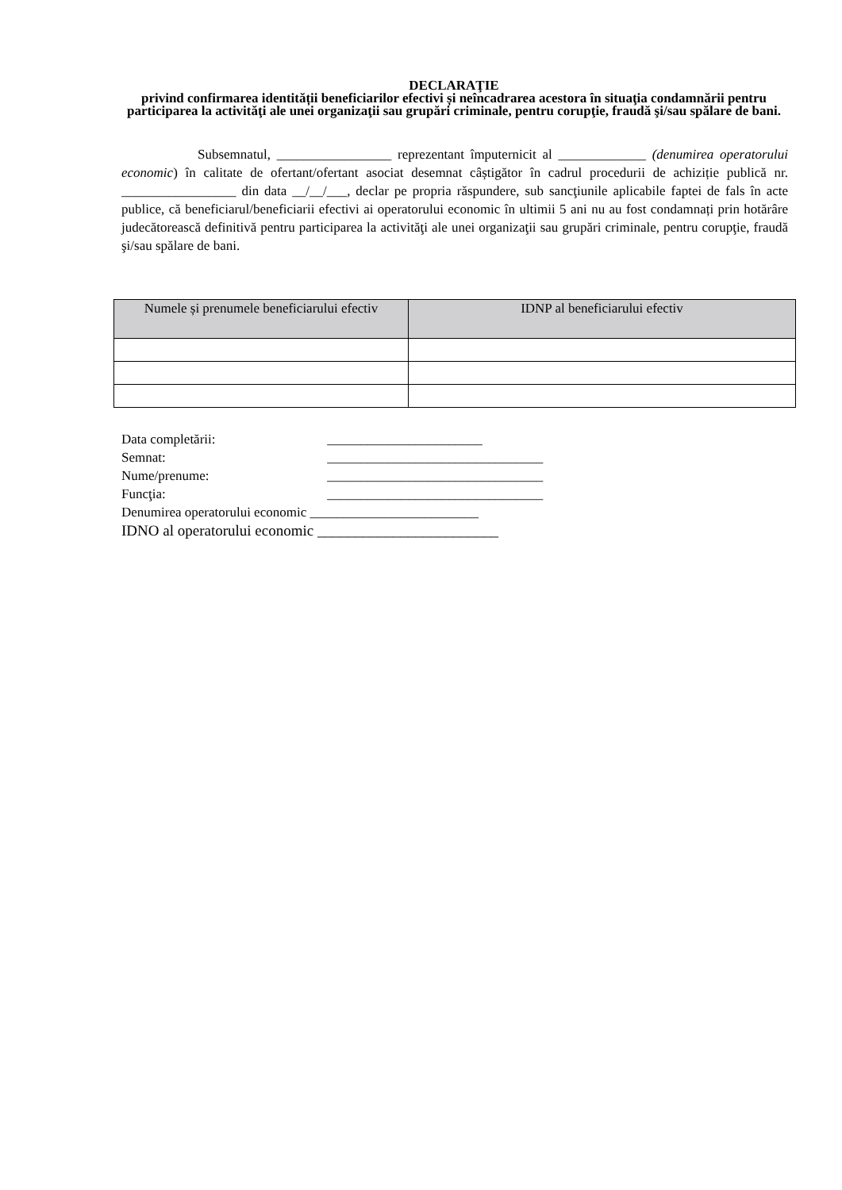DECLARAŢIE
privind confirmarea identității beneficiarilor efectivi și neîncadrarea acestora în situaţia condamnării pentru participarea la activităţi ale unei organizaţii sau grupări criminale, pentru corupţie, fraudă şi/sau spălare de bani.
Subsemnatul, _________________ reprezentant împuternicit al _____________ (denumirea operatorului economic) în calitate de ofertant/ofertant asociat desemnat câștigător în cadrul procedurii de achiziție publică nr. _________________ din data __/__/___, declar pe propria răspundere, sub sancţiunile aplicabile faptei de fals în acte publice, că beneficiarul/beneficiarii efectivi ai operatorului economic în ultimii 5 ani nu au fost condamnați prin hotărâre judecătorească definitivă pentru participarea la activităţi ale unei organizaţii sau grupări criminale, pentru corupţie, fraudă şi/sau spălare de bani.
| Numele și prenumele beneficiarului efectiv | IDNP al beneficiarului efectiv |
| --- | --- |
Data completării: _______________________
Semnat: ________________________________
Nume/prenume: ________________________________
Funcţia: ________________________________
Denumirea operatorului economic _________________________
IDNO al operatorului economic ________________________